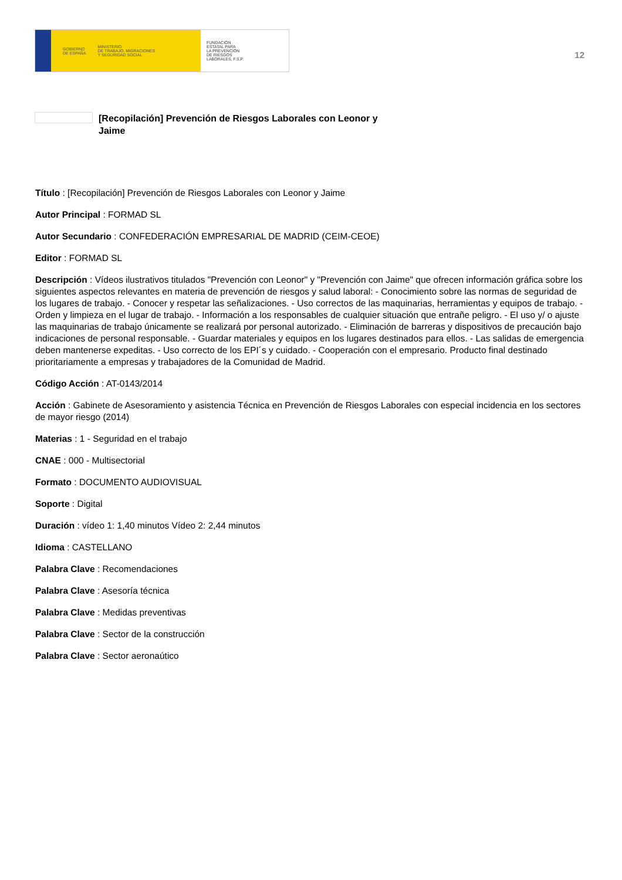GOBIERNO
DE ESPAÑA MINISTERIO
DE TRABAJO, MIGRACIONES
Y SEGURIDAD SOCIAL
FUNDACIÓN
ESTATAL PARA
LA PREVENCIÓN
DE RIESGOS
LABORALES, F.S.P.
12
[Recopilación] Prevención de Riesgos Laborales con Leonor y Jaime
Título : [Recopilación] Prevención de Riesgos Laborales con Leonor y Jaime
Autor Principal : FORMAD SL
Autor Secundario : CONFEDERACIÓN EMPRESARIAL DE MADRID (CEIM-CEOE)
Editor : FORMAD SL
Descripción : Vídeos ilustrativos titulados "Prevención con Leonor" y "Prevención con Jaime" que ofrecen información gráfica sobre los siguientes aspectos relevantes en materia de prevención de riesgos y salud laboral: - Conocimiento sobre las normas de seguridad de los lugares de trabajo. - Conocer y respetar las señalizaciones. - Uso correctos de las maquinarias, herramientas y equipos de trabajo. - Orden y limpieza en el lugar de trabajo. - Información a los responsables de cualquier situación que entrañe peligro. - El uso y/ o ajuste las maquinarias de trabajo únicamente se realizará por personal autorizado. - Eliminación de barreras y dispositivos de precaución bajo indicaciones de personal responsable. - Guardar materiales y equipos en los lugares destinados para ellos. - Las salidas de emergencia deben mantenerse expeditas. - Uso correcto de los EPI´s y cuidado. - Cooperación con el empresario. Producto final destinado prioritariamente a empresas y trabajadores de la Comunidad de Madrid.
Código Acción : AT-0143/2014
Acción : Gabinete de Asesoramiento y asistencia Técnica en Prevención de Riesgos Laborales con especial incidencia en los sectores de mayor riesgo (2014)
Materias : 1 - Seguridad en el trabajo
CNAE : 000 - Multisectorial
Formato : DOCUMENTO AUDIOVISUAL
Soporte : Digital
Duración : vídeo 1: 1,40 minutos Vídeo 2: 2,44 minutos
Idioma : CASTELLANO
Palabra Clave : Recomendaciones
Palabra Clave : Asesoría técnica
Palabra Clave : Medidas preventivas
Palabra Clave : Sector de la construcción
Palabra Clave : Sector aeronaútico